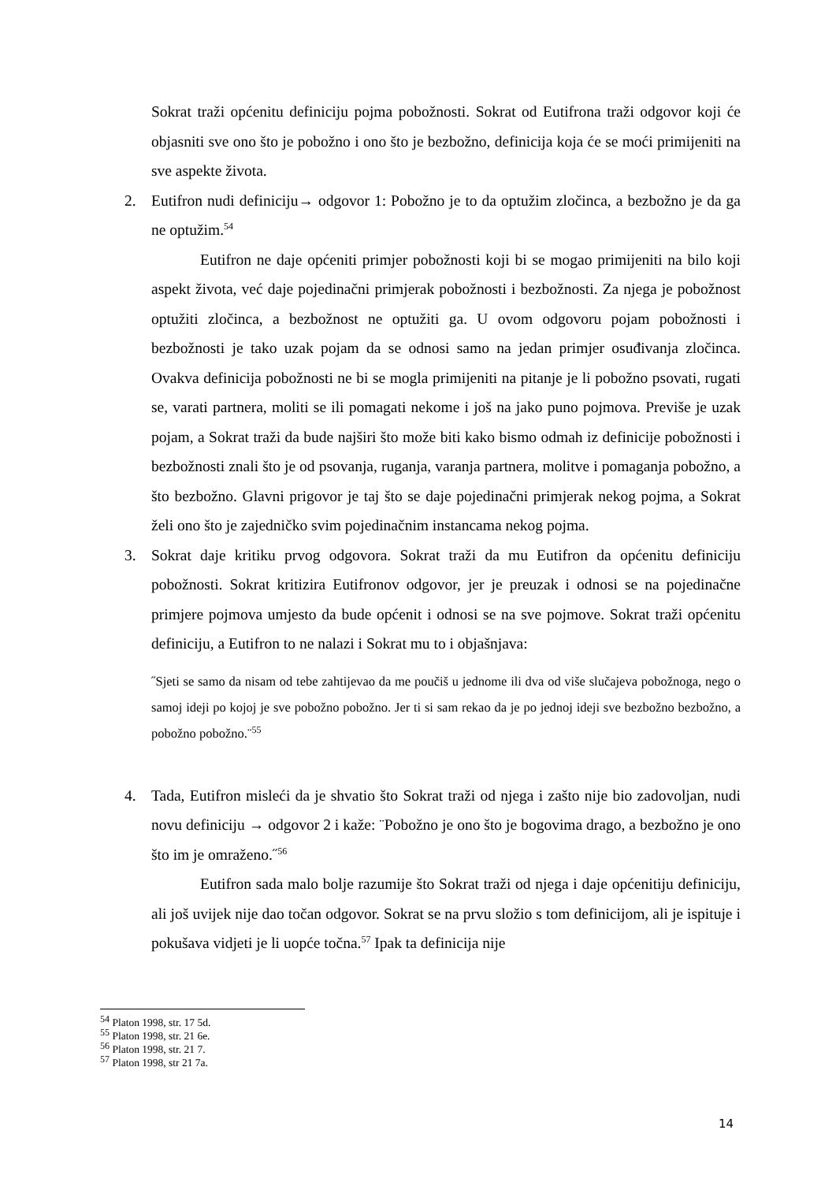Sokrat traži općenitu definiciju pojma pobožnosti. Sokrat od Eutifrona traži odgovor koji će objasniti sve ono što je pobožno i ono što je bezbožno, definicija koja će se moći primijeniti na sve aspekte života.
2. Eutifron nudi definiciju→ odgovor 1: Pobožno je to da optužim zločinca, a bezbožno je da ga ne optužim.<sup>54</sup>
Eutifron ne daje općeniti primjer pobožnosti koji bi se mogao primijeniti na bilo koji aspekt života, već daje pojedinačni primjerak pobožnosti i bezbožnosti. Za njega je pobožnost optužiti zločinca, a bezbožnost ne optužiti ga. U ovom odgovoru pojam pobožnosti i bezbožnosti je tako uzak pojam da se odnosi samo na jedan primjer osuđivanja zločinca. Ovakva definicija pobožnosti ne bi se mogla primijeniti na pitanje je li pobožno psovati, rugati se, varati partnera, moliti se ili pomagati nekome i još na jako puno pojmova. Previše je uzak pojam, a Sokrat traži da bude najširi što može biti kako bismo odmah iz definicije pobožnosti i bezbožnosti znali što je od psovanja, ruganja, varanja partnera, molitve i pomaganja pobožno, a što bezbožno. Glavni prigovor je taj što se daje pojedinačni primjerak nekog pojma, a Sokrat želi ono što je zajedničko svim pojedinačnim instancama nekog pojma.
3. Sokrat daje kritiku prvog odgovora. Sokrat traži da mu Eutifron da općenitu definiciju pobožnosti. Sokrat kritizira Eutifronov odgovor, jer je preuzak i odnosi se na pojedinačne primjere pojmova umjesto da bude općenit i odnosi se na sve pojmove. Sokrat traži općenitu definiciju, a Eutifron to ne nalazi i Sokrat mu to i objašnjava:
˝Sjeti se samo da nisam od tebe zahtijevao da me poučiš u jednome ili dva od više slučajeva pobožnoga, nego o samoj ideji po kojoj je sve pobožno pobožno. Jer ti si sam rekao da je po jednoj ideji sve bezbožno bezbožno, a pobožno pobožno.¨<sup>55</sup>
4. Tada, Eutifron misleći da je shvatio što Sokrat traži od njega i zašto nije bio zadovoljan, nudi novu definiciju → odgovor 2 i kaže: ¨Pobožno je ono što je bogovima drago, a bezbožno je ono što im je omraženo.˝<sup>56</sup>
Eutifron sada malo bolje razumije što Sokrat traži od njega i daje općenitiju definiciju, ali još uvijek nije dao točan odgovor. Sokrat se na prvu složio s tom definicijom, ali je ispituje i pokušava vidjeti je li uopće točna.<sup>57</sup> Ipak ta definicija nije
<sup>54</sup> Platon 1998, str. 17 5d.
<sup>55</sup> Platon 1998, str. 21 6e.
<sup>56</sup> Platon 1998, str. 21 7.
<sup>57</sup> Platon 1998, str 21 7a.
14